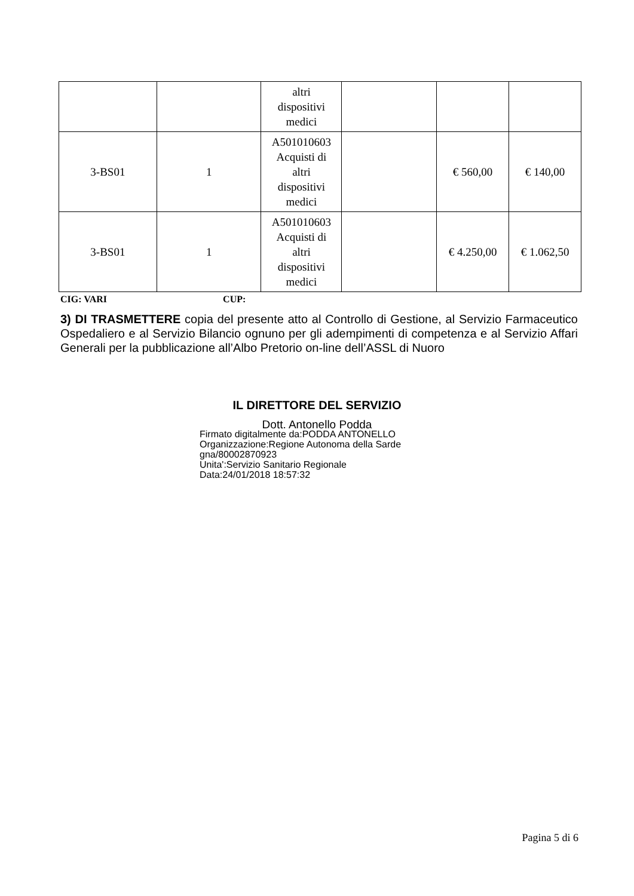| | | altri dispositivi medici | | | |
| 3-BS01 | 1 | A501010603 Acquisti di altri dispositivi medici | | € 560,00 | € 140,00 |
| 3-BS01 | 1 | A501010603 Acquisti di altri dispositivi medici | | € 4.250,00 | € 1.062,50 |
CIG: VARI CUP:
3) DI TRASMETTERE copia del presente atto al Controllo di Gestione, al Servizio Farmaceutico Ospedaliero e al Servizio Bilancio ognuno per gli adempimenti di competenza e al Servizio Affari Generali per la pubblicazione all’Albo Pretorio on-line dell’ASSL di Nuoro
IL DIRETTORE DEL SERVIZIO
Dott. Antonello Podda
Firmato digitalmente da:PODDA ANTONELLO
Organizzazione:Regione Autonoma della Sarde
gna/80002870923
Unita':Servizio Sanitario Regionale
Data:24/01/2018 18:57:32
Pagina 5 di 6